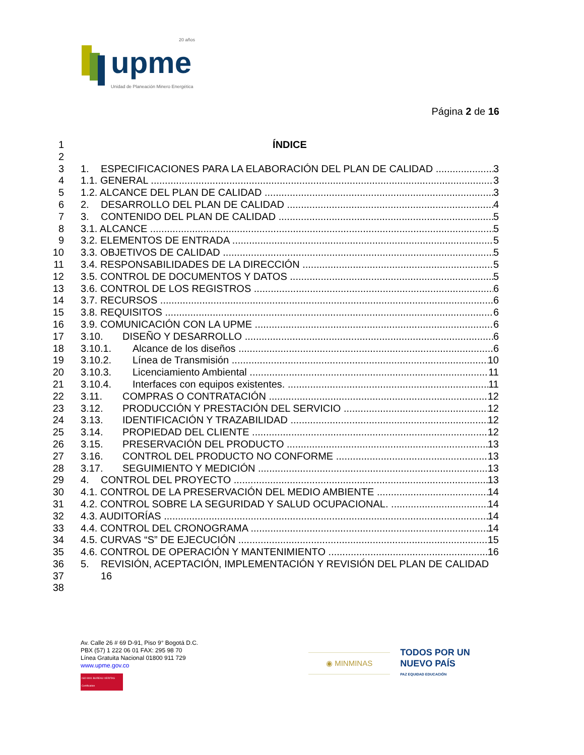upme
20 años
Unidad de Planeación Minero Energética
Página 2 de 16
1 ÍNDICE
2
3 1. ESPECIFICACIONES PARA LA ELABORACIÓN DEL PLAN DE CALIDAD 3
4 1.1. GENERAL 3
5 1.2. ALCANCE DEL PLAN DE CALIDAD 3
6 2. DESARROLLO DEL PLAN DE CALIDAD 4
7 3. CONTENIDO DEL PLAN DE CALIDAD 5
8 3.1. ALCANCE 5
9 3.2. ELEMENTOS DE ENTRADA 5
10 3.3. OBJETIVOS DE CALIDAD 5
11 3.4. RESPONSABILIDADES DE LA DIRECCIÓN 5
12 3.5. CONTROL DE DOCUMENTOS Y DATOS 5
13 3.6. CONTROL DE LOS REGISTROS 6
14 3.7. RECURSOS 6
15 3.8. REQUISITOS 6
16 3.9. COMUNICACIÓN CON LA UPME 6
17 3.10. DISEÑO Y DESARROLLO 6
18 3.10.1. Alcance de los diseños 6
19 3.10.2. Línea de Transmisión 10
20 3.10.3. Licenciamiento Ambiental 11
21 3.10.4. Interfaces con equipos existentes. 11
22 3.11. COMPRAS O CONTRATACIÓN 12
23 3.12. PRODUCCIÓN Y PRESTACIÓN DEL SERVICIO 12
24 3.13. IDENTIFICACIÓN Y TRAZABILIDAD 12
25 3.14. PROPIEDAD DEL CLIENTE 12
26 3.15. PRESERVACIÓN DEL PRODUCTO 13
27 3.16. CONTROL DEL PRODUCTO NO CONFORME 13
28 3.17. SEGUIMIENTO Y MEDICIÓN 13
29 4. CONTROL DEL PROYECTO 13
30 4.1. CONTROL DE LA PRESERVACIÓN DEL MEDIO AMBIENTE 14
31 4.2. CONTROL SOBRE LA SEGURIDAD Y SALUD OCUPACIONAL. 14
32 4.3. AUDITORÍAS 14
33 4.4. CONTROL DEL CRONOGRAMA 14
34 4.5. CURVAS “S” DE EJECUCIÓN 15
35 4.6. CONTROL DE OPERACIÓN Y MANTENIMIENTO 16
36 5. REVISIÓN, ACEPTACIÓN, IMPLEMENTACIÓN Y REVISIÓN DEL PLAN DE CALIDAD
37 16
38
Av. Calle 26 # 69 D-91, Piso 9° Bogotá D.C.
PBX (57) 1 222 06 01 FAX: 295 98 70
Línea Gratuita Nacional 01800 911 729
www.upme.gov.co
ISO 9001 BUREAU VERITAS Certification
◉ MINMINAS
TODOS POR UN
NUEVO PAÍS
PAZ EQUIDAD EDUCACIÓN